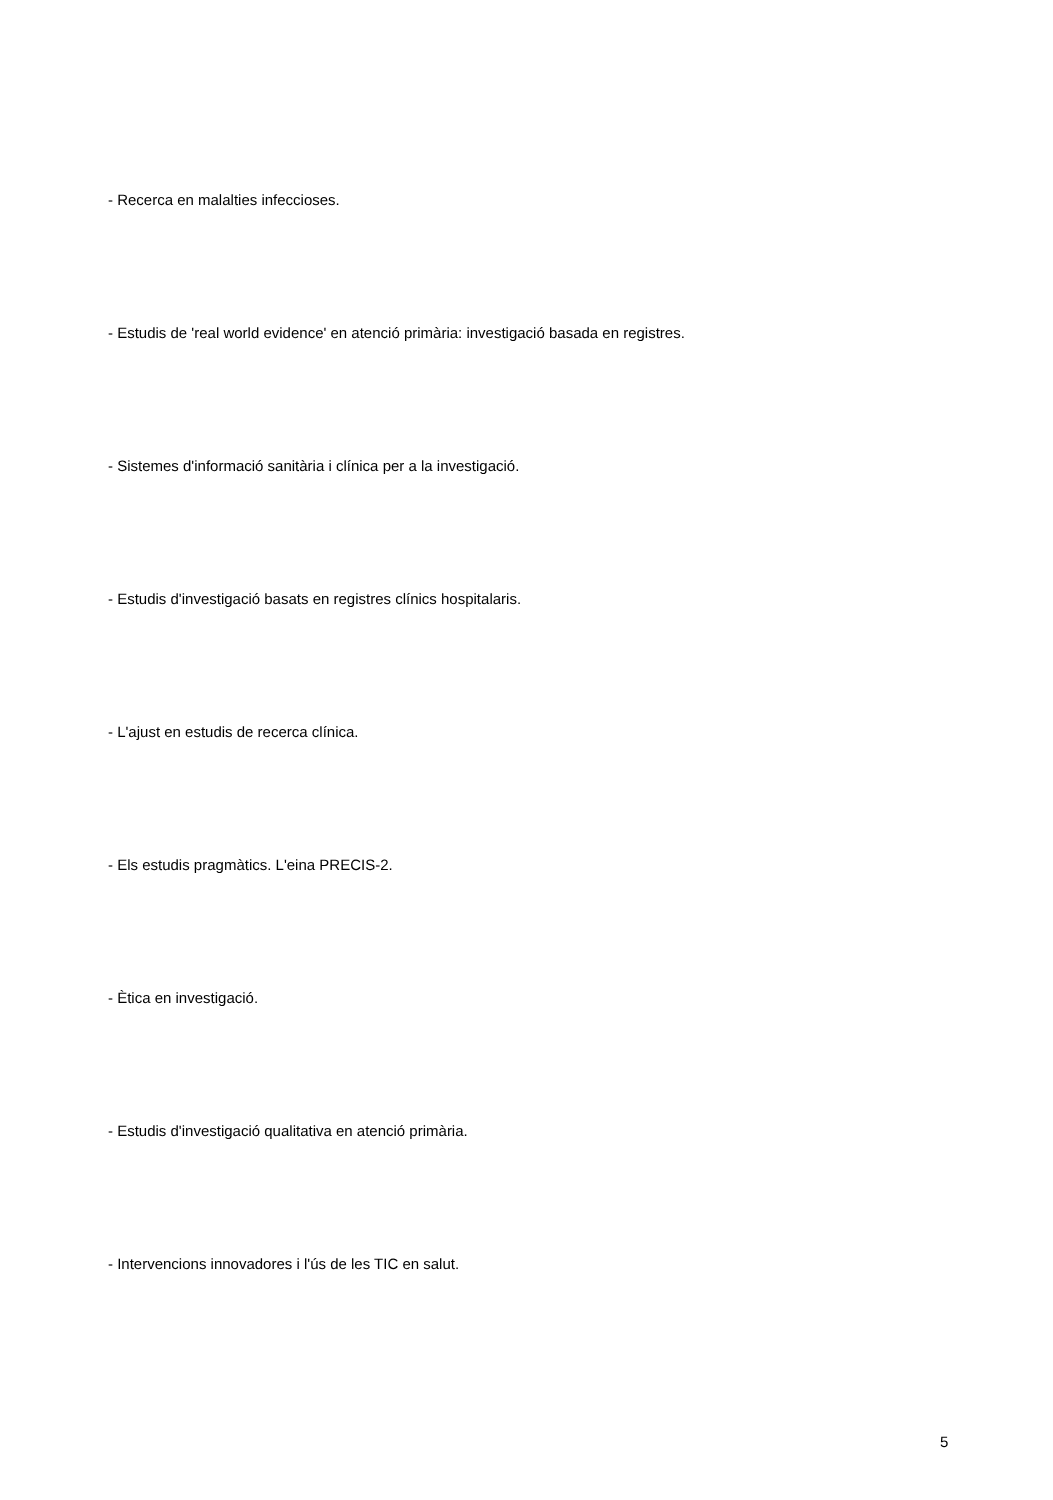- Recerca en malalties infeccioses.
- Estudis de 'real world evidence' en atenció primària: investigació basada en registres.
- Sistemes d'informació sanitària i clínica per a la investigació.
- Estudis d'investigació basats en registres clínics hospitalaris.
- L'ajust en estudis de recerca clínica.
- Els estudis pragmàtics. L'eina PRECIS-2.
- Ètica en investigació.
- Estudis d'investigació qualitativa en atenció primària.
- Intervencions innovadores i l'ús de les TIC en salut.
5